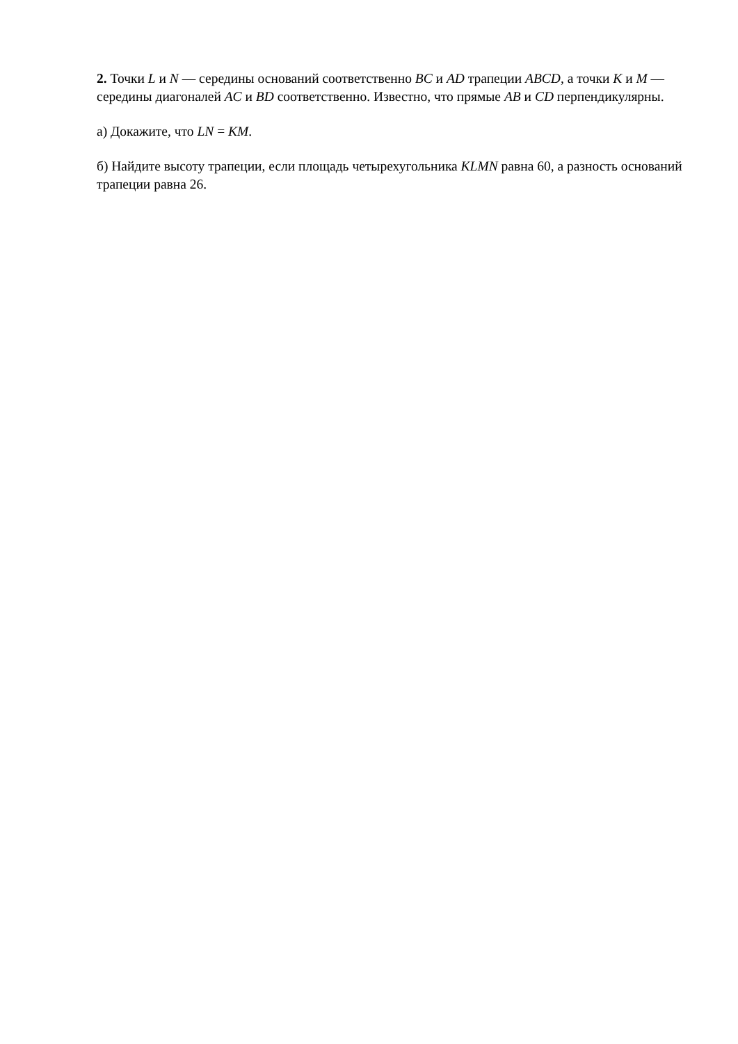2. Точки L и N — середины оснований соответственно BC и AD трапеции ABCD, а точки K и M — середины диагоналей AC и BD соответственно. Известно, что прямые AB и CD перпендикулярны.
а) Докажите, что LN = KM.
б) Найдите высоту трапеции, если площадь четырехугольника KLMN равна 60, а разность оснований трапеции равна 26.